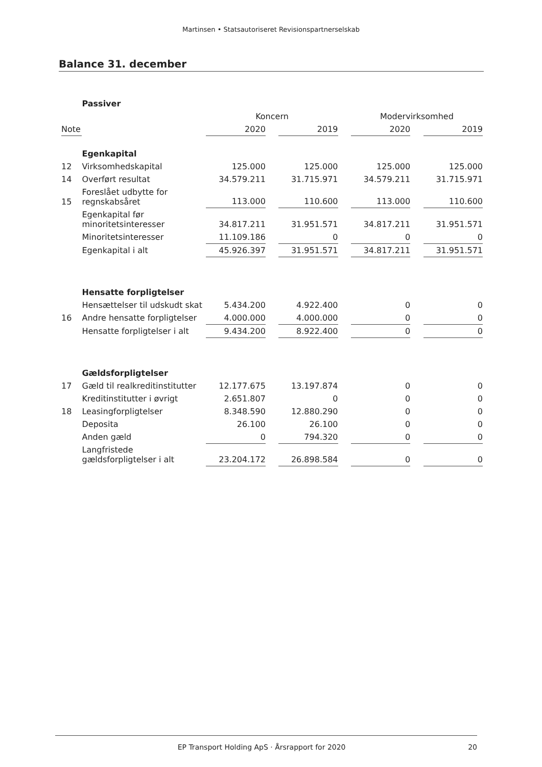Martinsen • Statsautoriseret Revisionspartnerselskab
Balance 31. december
| | Passiver | | | | | | | |
| | | Koncern | | | | Modervirksomhed | | |
| Note | | 2020 | | 2019 | | 2020 | | 2019 |
| | Egenkapital | | | | | | | |
| 12 | Virksomhedskapital | 125.000 | | 125.000 | | 125.000 | | 125.000 |
| 14 | Overført resultat | 34.579.211 | | 31.715.971 | | 34.579.211 | | 31.715.971 |
| 15 | Foreslået udbytte for regnskabsåret | 113.000 | | 110.600 | | 113.000 | | 110.600 |
| | Egenkapital før minoritetsinteresser | 34.817.211 | | 31.951.571 | | 34.817.211 | | 31.951.571 |
| | Minoritetsinteresser | 11.109.186 | | 0 | | 0 | | 0 |
| | Egenkapital i alt | 45.926.397 | | 31.951.571 | | 34.817.211 | | 31.951.571 |
| | Hensatte forpligtelser | | | | | | | |
| | Hensættelser til udskudt skat | 5.434.200 | | 4.922.400 | | 0 | | 0 |
| 16 | Andre hensatte forpligtelser | 4.000.000 | | 4.000.000 | | 0 | | 0 |
| | Hensatte forpligtelser i alt | 9.434.200 | | 8.922.400 | | 0 | | 0 |
| | Gældsforpligtelser | | | | | | | |
| 17 | Gæld til realkreditinstitutter | 12.177.675 | | 13.197.874 | | 0 | | 0 |
| | Kreditinstitutter i øvrigt | 2.651.807 | | 0 | | 0 | | 0 |
| 18 | Leasingforpligtelser | 8.348.590 | | 12.880.290 | | 0 | | 0 |
| | Deposita | 26.100 | | 26.100 | | 0 | | 0 |
| | Anden gæld | 0 | | 794.320 | | 0 | | 0 |
| | Langfristede gældsforpligtelser i alt | 23.204.172 | | 26.898.584 | | 0 | | 0 |
EP Transport Holding ApS · Årsrapport for 2020 20